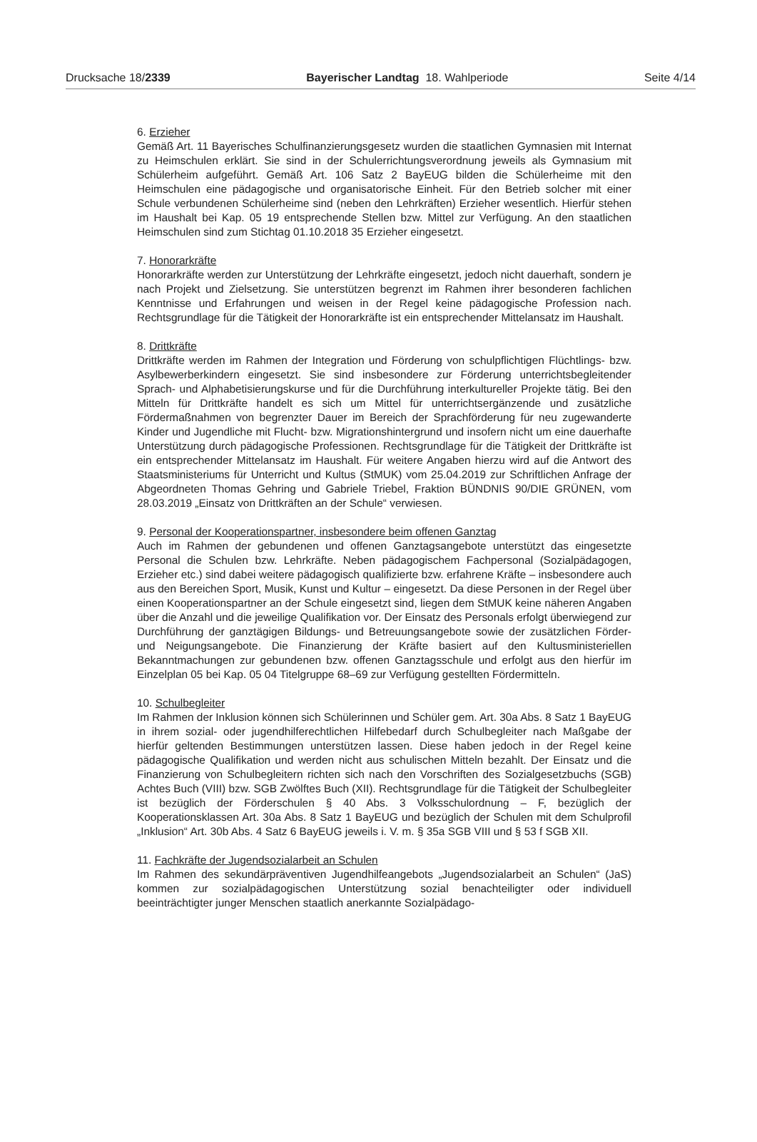Drucksache 18/2339 Bayerischer Landtag 18. Wahlperiode Seite 4/14
6. Erzieher
Gemäß Art. 11 Bayerisches Schulfinanzierungsgesetz wurden die staatlichen Gymnasien mit Internat zu Heimschulen erklärt. Sie sind in der Schulerrichtungsverordnung jeweils als Gymnasium mit Schülerheim aufgeführt. Gemäß Art. 106 Satz 2 BayEUG bilden die Schülerheime mit den Heimschulen eine pädagogische und organisatorische Einheit. Für den Betrieb solcher mit einer Schule verbundenen Schülerheime sind (neben den Lehrkräften) Erzieher wesentlich. Hierfür stehen im Haushalt bei Kap. 05 19 entsprechende Stellen bzw. Mittel zur Verfügung. An den staatlichen Heimschulen sind zum Stichtag 01.10.2018 35 Erzieher eingesetzt.
7. Honorarkräfte
Honorarkräfte werden zur Unterstützung der Lehrkräfte eingesetzt, jedoch nicht dauerhaft, sondern je nach Projekt und Zielsetzung. Sie unterstützen begrenzt im Rahmen ihrer besonderen fachlichen Kenntnisse und Erfahrungen und weisen in der Regel keine pädagogische Profession nach. Rechtsgrundlage für die Tätigkeit der Honorarkräfte ist ein entsprechender Mittelansatz im Haushalt.
8. Drittkräfte
Drittkräfte werden im Rahmen der Integration und Förderung von schulpflichtigen Flüchtlings- bzw. Asylbewerberkindern eingesetzt. Sie sind insbesondere zur Förderung unterrichtsbegleitender Sprach- und Alphabetisierungskurse und für die Durchführung interkultureller Projekte tätig. Bei den Mitteln für Drittkräfte handelt es sich um Mittel für unterrichtsergänzende und zusätzliche Fördermaßnahmen von begrenzter Dauer im Bereich der Sprachförderung für neu zugewanderte Kinder und Jugendliche mit Flucht- bzw. Migrationshintergrund und insofern nicht um eine dauerhafte Unterstützung durch pädagogische Professionen. Rechtsgrundlage für die Tätigkeit der Drittkräfte ist ein entsprechender Mittelansatz im Haushalt. Für weitere Angaben hierzu wird auf die Antwort des Staatsministeriums für Unterricht und Kultus (StMUK) vom 25.04.2019 zur Schriftlichen Anfrage der Abgeordneten Thomas Gehring und Gabriele Triebel, Fraktion BÜNDNIS 90/DIE GRÜNEN, vom 28.03.2019 „Einsatz von Drittkräften an der Schule“ verwiesen.
9. Personal der Kooperationspartner, insbesondere beim offenen Ganztag
Auch im Rahmen der gebundenen und offenen Ganztagsangebote unterstützt das eingesetzte Personal die Schulen bzw. Lehrkräfte. Neben pädagogischem Fachpersonal (Sozialpädagogen, Erzieher etc.) sind dabei weitere pädagogisch qualifizierte bzw. erfahrene Kräfte – insbesondere auch aus den Bereichen Sport, Musik, Kunst und Kultur – eingesetzt. Da diese Personen in der Regel über einen Kooperationspartner an der Schule eingesetzt sind, liegen dem StMUK keine näheren Angaben über die Anzahl und die jeweilige Qualifikation vor. Der Einsatz des Personals erfolgt überwiegend zur Durchführung der ganztägigen Bildungs- und Betreuungsangebote sowie der zusätzlichen Förder- und Neigungsangebote. Die Finanzierung der Kräfte basiert auf den Kultusministeriellen Bekanntmachungen zur gebundenen bzw. offenen Ganztagsschule und erfolgt aus den hierfür im Einzelplan 05 bei Kap. 05 04 Titelgruppe 68–69 zur Verfügung gestellten Fördermitteln.
10. Schulbegleiter
Im Rahmen der Inklusion können sich Schülerinnen und Schüler gem. Art. 30a Abs. 8 Satz 1 BayEUG in ihrem sozial- oder jugendhilferechtlichen Hilfebedarf durch Schulbegleiter nach Maßgabe der hierfür geltenden Bestimmungen unterstützen lassen. Diese haben jedoch in der Regel keine pädagogische Qualifikation und werden nicht aus schulischen Mitteln bezahlt. Der Einsatz und die Finanzierung von Schulbegleitern richten sich nach den Vorschriften des Sozialgesetzbuchs (SGB) Achtes Buch (VIII) bzw. SGB Zwölftes Buch (XII). Rechtsgrundlage für die Tätigkeit der Schulbegleiter ist bezüglich der Förderschulen § 40 Abs. 3 Volksschulordnung – F, bezüglich der Kooperationsklassen Art. 30a Abs. 8 Satz 1 BayEUG und bezüglich der Schulen mit dem Schulprofil „Inklusion“ Art. 30b Abs. 4 Satz 6 BayEUG jeweils i. V. m. § 35a SGB VIII und § 53 f SGB XII.
11. Fachkräfte der Jugendsozialarbeit an Schulen
Im Rahmen des sekundärpräventiven Jugendhilfeangebots „Jugendsozialarbeit an Schulen“ (JaS) kommen zur sozialpädagogischen Unterstützung sozial benachteiligter oder individuell beeinträchtigter junger Menschen staatlich anerkannte Sozialpädago-